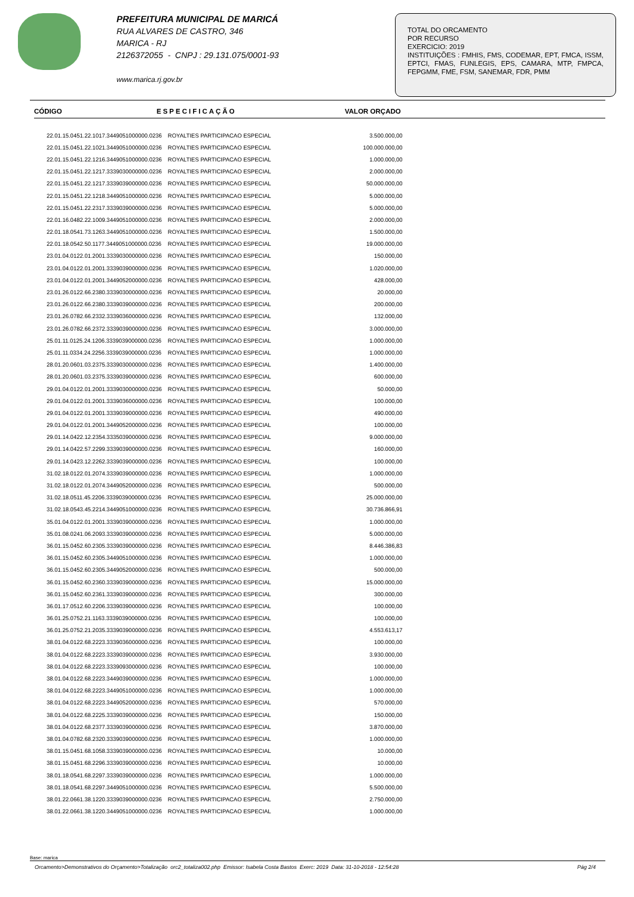PREFEITURA MUNICIPAL DE MARICÁ
RUA ALVARES DE CASTRO, 346
MARICA - RJ
2126372055 - CNPJ : 29.131.075/0001-93
www.marica.rj.gov.br
TOTAL DO ORCAMENTO
POR RECURSO
EXERCICIO: 2019
INSTITUIÇÕES : FMHIS, FMS, CODEMAR, EPT, FMCA, ISSM, EPTCI, FMAS, FUNLEGIS, EPS, CAMARA, MTP, FMPCA, FEPGMM, FME, FSM, SANEMAR, FDR, PMM
CÓDIGO ESPECIFICAÇÃO VALOR ORÇADO
| 22.01.15.0451.22.1017.3449051000000.0236 | ROYALTIES PARTICIPACAO ESPECIAL | 3.500.000,00 |
| 22.01.15.0451.22.1021.3449051000000.0236 | ROYALTIES PARTICIPACAO ESPECIAL | 100.000.000,00 |
| 22.01.15.0451.22.1216.3449051000000.0236 | ROYALTIES PARTICIPACAO ESPECIAL | 1.000.000,00 |
| 22.01.15.0451.22.1217.3339030000000.0236 | ROYALTIES PARTICIPACAO ESPECIAL | 2.000.000,00 |
| 22.01.15.0451.22.1217.3339039000000.0236 | ROYALTIES PARTICIPACAO ESPECIAL | 50.000.000,00 |
| 22.01.15.0451.22.1218.3449051000000.0236 | ROYALTIES PARTICIPACAO ESPECIAL | 5.000.000,00 |
| 22.01.15.0451.22.2317.3339039000000.0236 | ROYALTIES PARTICIPACAO ESPECIAL | 5.000.000,00 |
| 22.01.16.0482.22.1009.3449051000000.0236 | ROYALTIES PARTICIPACAO ESPECIAL | 2.000.000,00 |
| 22.01.18.0541.73.1263.3449051000000.0236 | ROYALTIES PARTICIPACAO ESPECIAL | 1.500.000,00 |
| 22.01.18.0542.50.1177.3449051000000.0236 | ROYALTIES PARTICIPACAO ESPECIAL | 19.000.000,00 |
| 23.01.04.0122.01.2001.3339030000000.0236 | ROYALTIES PARTICIPACAO ESPECIAL | 150.000,00 |
| 23.01.04.0122.01.2001.3339039000000.0236 | ROYALTIES PARTICIPACAO ESPECIAL | 1.020.000,00 |
| 23.01.04.0122.01.2001.3449052000000.0236 | ROYALTIES PARTICIPACAO ESPECIAL | 428.000,00 |
| 23.01.26.0122.66.2380.3339030000000.0236 | ROYALTIES PARTICIPACAO ESPECIAL | 20.000,00 |
| 23.01.26.0122.66.2380.3339039000000.0236 | ROYALTIES PARTICIPACAO ESPECIAL | 200.000,00 |
| 23.01.26.0782.66.2332.3339036000000.0236 | ROYALTIES PARTICIPACAO ESPECIAL | 132.000,00 |
| 23.01.26.0782.66.2372.3339039000000.0236 | ROYALTIES PARTICIPACAO ESPECIAL | 3.000.000,00 |
| 25.01.11.0125.24.1206.3339039000000.0236 | ROYALTIES PARTICIPACAO ESPECIAL | 1.000.000,00 |
| 25.01.11.0334.24.2256.3339039000000.0236 | ROYALTIES PARTICIPACAO ESPECIAL | 1.000.000,00 |
| 28.01.20.0601.03.2375.3339030000000.0236 | ROYALTIES PARTICIPACAO ESPECIAL | 1.400.000,00 |
| 28.01.20.0601.03.2375.3339039000000.0236 | ROYALTIES PARTICIPACAO ESPECIAL | 600.000,00 |
| 29.01.04.0122.01.2001.3339030000000.0236 | ROYALTIES PARTICIPACAO ESPECIAL | 50.000,00 |
| 29.01.04.0122.01.2001.3339036000000.0236 | ROYALTIES PARTICIPACAO ESPECIAL | 100.000,00 |
| 29.01.04.0122.01.2001.3339039000000.0236 | ROYALTIES PARTICIPACAO ESPECIAL | 490.000,00 |
| 29.01.04.0122.01.2001.3449052000000.0236 | ROYALTIES PARTICIPACAO ESPECIAL | 100.000,00 |
| 29.01.14.0422.12.2354.3335039000000.0236 | ROYALTIES PARTICIPACAO ESPECIAL | 9.000.000,00 |
| 29.01.14.0422.57.2299.3339039000000.0236 | ROYALTIES PARTICIPACAO ESPECIAL | 160.000,00 |
| 29.01.14.0423.12.2262.3339039000000.0236 | ROYALTIES PARTICIPACAO ESPECIAL | 100.000,00 |
| 31.02.18.0122.01.2074.3339039000000.0236 | ROYALTIES PARTICIPACAO ESPECIAL | 1.000.000,00 |
| 31.02.18.0122.01.2074.3449052000000.0236 | ROYALTIES PARTICIPACAO ESPECIAL | 500.000,00 |
| 31.02.18.0511.45.2206.3339039000000.0236 | ROYALTIES PARTICIPACAO ESPECIAL | 25.000.000,00 |
| 31.02.18.0543.45.2214.3449051000000.0236 | ROYALTIES PARTICIPACAO ESPECIAL | 30.736.866,91 |
| 35.01.04.0122.01.2001.3339039000000.0236 | ROYALTIES PARTICIPACAO ESPECIAL | 1.000.000,00 |
| 35.01.08.0241.06.2093.3339039000000.0236 | ROYALTIES PARTICIPACAO ESPECIAL | 5.000.000,00 |
| 36.01.15.0452.60.2305.3339039000000.0236 | ROYALTIES PARTICIPACAO ESPECIAL | 8.446.386,83 |
| 36.01.15.0452.60.2305.3449051000000.0236 | ROYALTIES PARTICIPACAO ESPECIAL | 1.000.000,00 |
| 36.01.15.0452.60.2305.3449052000000.0236 | ROYALTIES PARTICIPACAO ESPECIAL | 500.000,00 |
| 36.01.15.0452.60.2360.3339039000000.0236 | ROYALTIES PARTICIPACAO ESPECIAL | 15.000.000,00 |
| 36.01.15.0452.60.2361.3339039000000.0236 | ROYALTIES PARTICIPACAO ESPECIAL | 300.000,00 |
| 36.01.17.0512.60.2206.3339039000000.0236 | ROYALTIES PARTICIPACAO ESPECIAL | 100.000,00 |
| 36.01.25.0752.21.1163.3339039000000.0236 | ROYALTIES PARTICIPACAO ESPECIAL | 100.000,00 |
| 36.01.25.0752.21.2035.3339039000000.0236 | ROYALTIES PARTICIPACAO ESPECIAL | 4.553.613,17 |
| 38.01.04.0122.68.2223.3339036000000.0236 | ROYALTIES PARTICIPACAO ESPECIAL | 100.000,00 |
| 38.01.04.0122.68.2223.3339039000000.0236 | ROYALTIES PARTICIPACAO ESPECIAL | 3.930.000,00 |
| 38.01.04.0122.68.2223.3339093000000.0236 | ROYALTIES PARTICIPACAO ESPECIAL | 100.000,00 |
| 38.01.04.0122.68.2223.3449039000000.0236 | ROYALTIES PARTICIPACAO ESPECIAL | 1.000.000,00 |
| 38.01.04.0122.68.2223.3449051000000.0236 | ROYALTIES PARTICIPACAO ESPECIAL | 1.000.000,00 |
| 38.01.04.0122.68.2223.3449052000000.0236 | ROYALTIES PARTICIPACAO ESPECIAL | 570.000,00 |
| 38.01.04.0122.68.2225.3339039000000.0236 | ROYALTIES PARTICIPACAO ESPECIAL | 150.000,00 |
| 38.01.04.0122.68.2377.3339039000000.0236 | ROYALTIES PARTICIPACAO ESPECIAL | 3.870.000,00 |
| 38.01.04.0782.68.2320.3339039000000.0236 | ROYALTIES PARTICIPACAO ESPECIAL | 1.000.000,00 |
| 38.01.15.0451.68.1058.3339039000000.0236 | ROYALTIES PARTICIPACAO ESPECIAL | 10.000,00 |
| 38.01.15.0451.68.2296.3339039000000.0236 | ROYALTIES PARTICIPACAO ESPECIAL | 10.000,00 |
| 38.01.18.0541.68.2297.3339039000000.0236 | ROYALTIES PARTICIPACAO ESPECIAL | 1.000.000,00 |
| 38.01.18.0541.68.2297.3449051000000.0236 | ROYALTIES PARTICIPACAO ESPECIAL | 5.500.000,00 |
| 38.01.22.0661.38.1220.3339039000000.0236 | ROYALTIES PARTICIPACAO ESPECIAL | 2.750.000,00 |
| 38.01.22.0661.38.1220.3449051000000.0236 | ROYALTIES PARTICIPACAO ESPECIAL | 1.000.000,00 |
Base: marica
Orcamento>Demonstrativos do Orçamento>Totalização orc2_totaliza002.php Emissor: Isabela Costa Bastos Exerc: 2019 Data: 31-10-2018 - 12:54:28 Pág 2/4